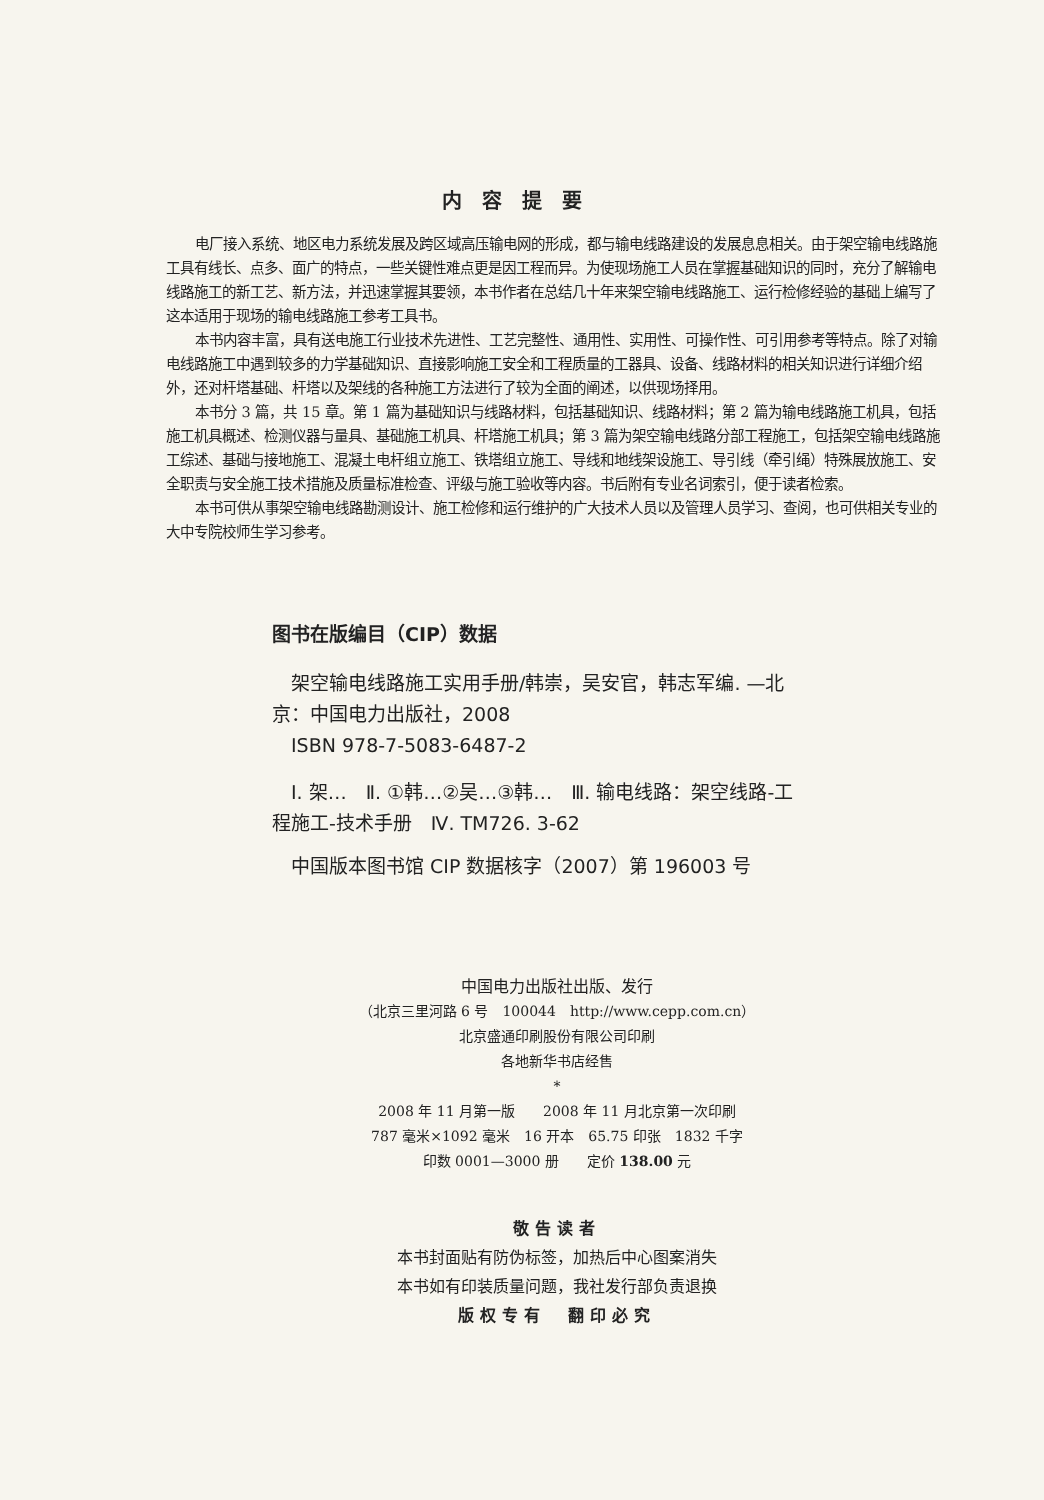内容提要
电厂接入系统、地区电力系统发展及跨区域高压输电网的形成，都与输电线路建设的发展息息相关。由于架空输电线路施工具有线长、点多、面广的特点，一些关键性难点更是因工程而异。为使现场施工人员在掌握基础知识的同时，充分了解输电线路施工的新工艺、新方法，并迅速掌握其要领，本书作者在总结几十年来架空输电线路施工、运行检修经验的基础上编写了这本适用于现场的输电线路施工参考工具书。
本书内容丰富，具有送电施工行业技术先进性、工艺完整性、通用性、实用性、可操作性、可引用参考等特点。除了对输电线路施工中遇到较多的力学基础知识、直接影响施工安全和工程质量的工器具、设备、线路材料的相关知识进行详细介绍外，还对杆塔基础、杆塔以及架线的各种施工方法进行了较为全面的阐述，以供现场择用。
本书分 3 篇，共 15 章。第 1 篇为基础知识与线路材料，包括基础知识、线路材料；第 2 篇为输电线路施工机具，包括施工机具概述、检测仪器与量具、基础施工机具、杆塔施工机具；第 3 篇为架空输电线路分部工程施工，包括架空输电线路施工综述、基础与接地施工、混凝土电杆组立施工、铁塔组立施工、导线和地线架设施工、导引线（牵引绳）特殊展放施工、安全职责与安全施工技术措施及质量标准检查、评级与施工验收等内容。书后附有专业名词索引，便于读者检索。
本书可供从事架空输电线路勘测设计、施工检修和运行维护的广大技术人员以及管理人员学习、查阅，也可供相关专业的大中专院校师生学习参考。
图书在版编目（CIP）数据
架空输电线路施工实用手册/韩崇，吴安官，韩志军编. —北京：中国电力出版社，2008
ISBN 978-7-5083-6487-2
Ⅰ. 架…　Ⅱ. ①韩…②吴…③韩…　Ⅲ. 输电线路：架空线路-工程施工-技术手册　Ⅳ. TM726. 3-62
中国版本图书馆 CIP 数据核字（2007）第 196003 号
中国电力出版社出版、发行
（北京三里河路 6 号　100044　http://www.cepp.com.cn）
北京盛通印刷股份有限公司印刷
各地新华书店经售
*
2008 年 11 月第一版　　2008 年 11 月北京第一次印刷
787 毫米×1092 毫米　16 开本　65.75 印张　1832 千字
印数 0001—3000 册　　定价 138.00 元
敬告读者
本书封面贴有防伪标签，加热后中心图案消失
本书如有印装质量问题，我社发行部负责退换
版权专有　翻印必究